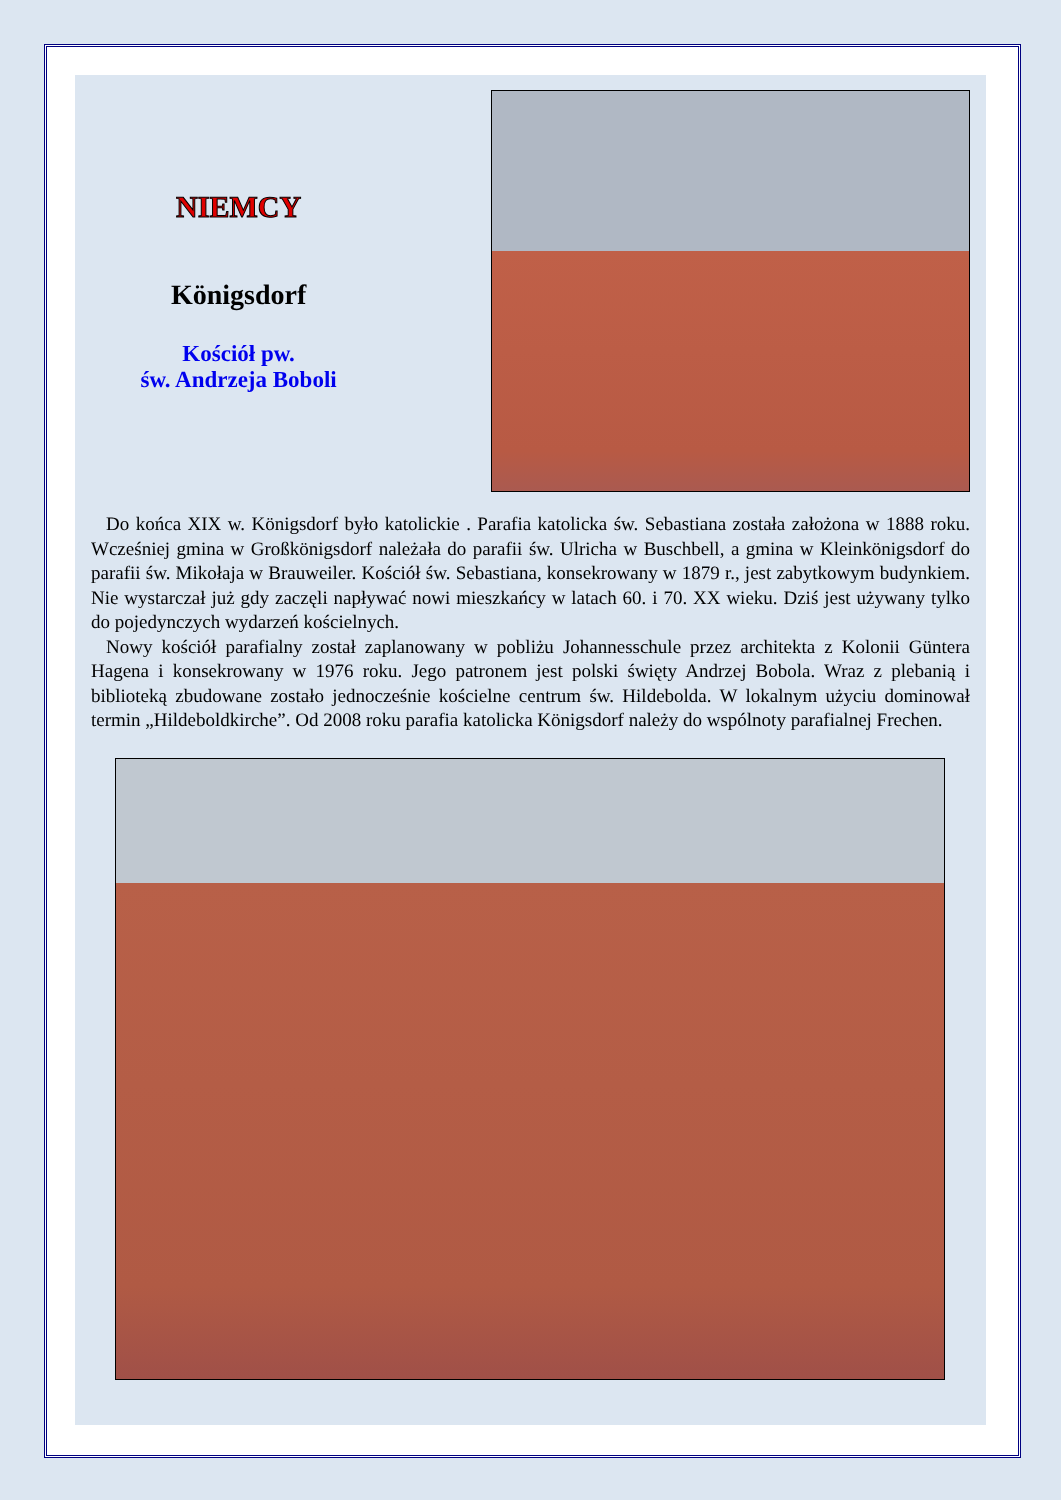NIEMCY
Königsdorf
Kościół pw.
św. Andrzeja Boboli
Do końca XIX w. Königsdorf było katolickie . Parafia katolicka św. Sebastiana została założona w 1888 roku. Wcześniej gmina w Großkönigsdorf należała do parafii św. Ulricha w Buschbell, a gmina w Kleinkönigsdorf do parafii św. Mikołaja w Brauweiler. Kościół św. Sebastiana, konsekrowany w 1879 r., jest zabytkowym budynkiem. Nie wystarczał już gdy zaczęli napływać nowi mieszkańcy w latach 60. i 70. XX wieku. Dziś jest używany tylko do pojedynczych wydarzeń kościelnych.
Nowy kościół parafialny został zaplanowany w pobliżu Johannesschule przez architekta z Kolonii Güntera Hagena i konsekrowany w 1976 roku. Jego patronem jest polski święty Andrzej Bobola. Wraz z plebanią i biblioteką zbudowane zostało jednocześnie kościelne centrum św. Hildebolda. W lokalnym użyciu dominował termin „Hildeboldkirche”. Od 2008 roku parafia katolicka Königsdorf należy do wspólnoty parafialnej Frechen.